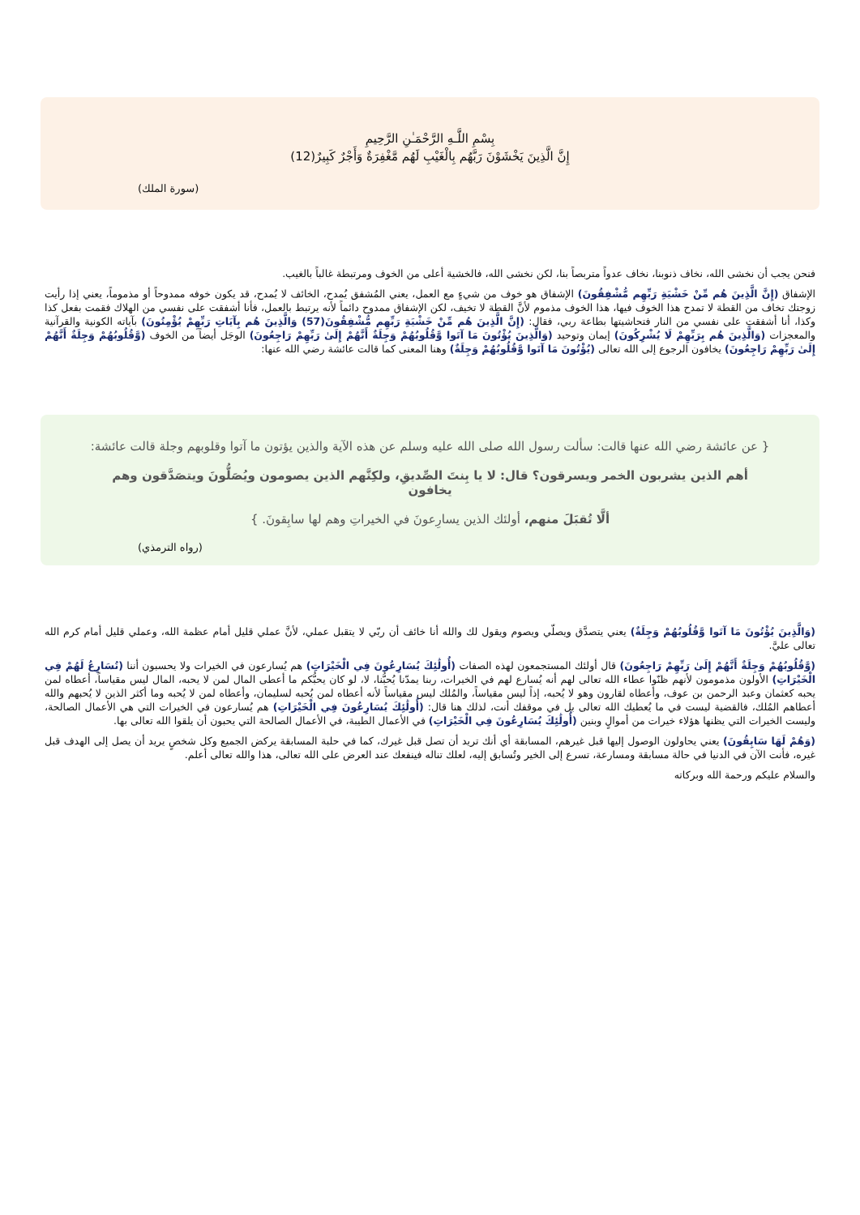بِسْمِ اللَّـهِ الرَّحْمَـٰنِ الرَّحِيمِ
إِنَّ الَّذِينَ يَخْشَوْنَ رَبَّهُم بِالْغَيْبِ لَهُم مَّغْفِرَةٌ وَأَجْرٌ كَبِيرٌ(12)
(سورة الملك)
فنحن يجب أن نخشى الله، نخاف ذنوبنا، نخاف عدواً متربصاً بنا، لكن نخشى الله، فالخشية أعلى من الخوف ومرتبطة غالباً بالغيب.
الإشفاق (إِنَّ الَّذِينَ هُم مِّنْ خَشْيَةِ رَبِّهِم مُّشْفِقُونَ) الإشفاق هو خوف من شيءٍ مع العمل، يعني المُشفق يُمدح، الخائف لا يُمدح، قد يكون خوفه ممدوحاً أو مذموماً، يعني إذا رأيت زوجتك تخاف من القطة لا تمدح هذا الخوف فيها، هذا الخوف مذموم لأنَّ القطة لا تخيف، لكن الإشفاق ممدوح دائماً لأنه يرتبط بالعمل، فأنا أشفقت على نفسي من الهلاك فقمت بفعل كذا وكذا، أنا أشفقت على نفسي من النار فتحاشيتها بطاعة ربي، فقال: (إِنَّ الَّذِينَ هُم مِّنْ خَشْيَةِ رَبِّهِم مُّشْفِقُونَ(57) وَالَّذِينَ هُم بِآيَاتِ رَبِّهِمْ يُؤْمِنُونَ) بآياته الكونية والقرآنية والمعجزات (وَالَّذِينَ هُم بِرَبِّهِمْ لَا يُشْرِكُونَ) إيمان وتوحيد (وَالَّذِينَ يُؤْتُونَ مَا آتَوا وَّقُلُوبُهُمْ وَجِلَةٌ أَنَّهُمْ إِلَىٰ رَبِّهِمْ رَاجِعُونَ) الوجَل أيضاً من الخوف (وَّقُلُوبُهُمْ وَجِلَةٌ أَنَّهُمْ إِلَىٰ رَبِّهِمْ رَاجِعُونَ) يخافون الرجوع إلى الله تعالى (يُؤْتُونَ مَا آتَوا وَّقُلُوبُهُمْ وَجِلَةٌ) وهنا المعنى كما قالت عائشة رضي الله عنها:
{ عن عائشة رضي الله عنها قالت: سألت رسول الله صلى الله عليه وسلم عن هذه الآية والذين يؤتون ما آتوا وقلوبهم وجلة قالت عائشة:
أهم الذين يشربون الخمر ويسرقون؟ قال: لا يا بِنتَ الصِّديقِ، ولكِنَّهم الذين يصومون ويُصَلُّونَ ويتصَدَّقون وهم يخافون
ألَّا تُقبَلَ منهم، أولئك الذين يسارِعونَ في الخيراتِ وهم لها سابِقونَ. }
(رواه الترمذي)
(وَالَّذِينَ يُؤْتُونَ مَا آتَوا وَّقُلُوبُهُمْ وَجِلَةٌ) يعني يتصدَّق ويصلّي ويصوم ويقول لك والله أنا خائف أن ربّي لا يتقبل عملي، لأنَّ عملي قليل أمام عظمة الله، وعملي قليل أمام كرم الله تعالى عليَّ.
(وَّقُلُوبُهُمْ وَجِلَةٌ أَنَّهُمْ إِلَىٰ رَبِّهِمْ رَاجِعُونَ) قال أولئك المستجمعون لهذه الصفات (أُولَٰئِكَ يُسَارِعُونَ فِي الْخَيْرَاتِ) هم يُسارعون في الخيرات ولا يحسبون أننا (نُسَارِعُ لَهُمْ فِي الْخَيْرَاتِ) الأولون مذمومون لأنهم ظنّوا عطاء الله تعالى لهم أنه يُسارع لهم في الخيرات، ربنا يمدّنا يُحبُّنا، لا، لو كان يحبُّكم ما أعطى المال لمن لا يحبه، المال ليس مقياساً، أعطاه لمن يحبه كعثمان وعبد الرحمن بن عوف، وأعطاه لقارون وهو لا يُحبه، إذاً ليس مقياساً، والمُلك ليس مقياساً لأنه أعطاه لمن يُحبه لسليمان، وأعطاه لمن لا يُحبه وما أكثر الذين لا يُحبهم والله أعطاهم المُلك، فالقضية ليست في ما يُعطيك الله تعالى بل في موقفك أنت، لذلك هنا قال: (أُولَٰئِكَ يُسَارِعُونَ فِي الْخَيْرَاتِ) هم يُسارعون في الخيرات التي هي الأعمال الصالحة، وليست الخيرات التي يظنها هؤلاء خيرات من أموالٍ وبنين (أُولَٰئِكَ يُسَارِعُونَ فِي الْخَيْرَاتِ) في الأعمال الطيبة، في الأعمال الصالحة التي يحبون أن يلقوا الله تعالى بها.
(وَهُمْ لَهَا سَابِقُونَ) يعني يحاولون الوصول إليها قبل غيرهم، المسابقة أي أنك تريد أن تصل قبل غيرك، كما في حلبة المسابقة يركض الجميع وكل شخصٍ يريد أن يصل إلى الهدف قبل غيره، فأنت الآن في الدنيا في حالة مسابقة ومسارعة، تسرع إلى الخير وتُسابق إليه، لعلك تناله فينفعك عند العرض على الله تعالى، هذا والله تعالى أعلم.
والسلام عليكم ورحمة الله وبركاته